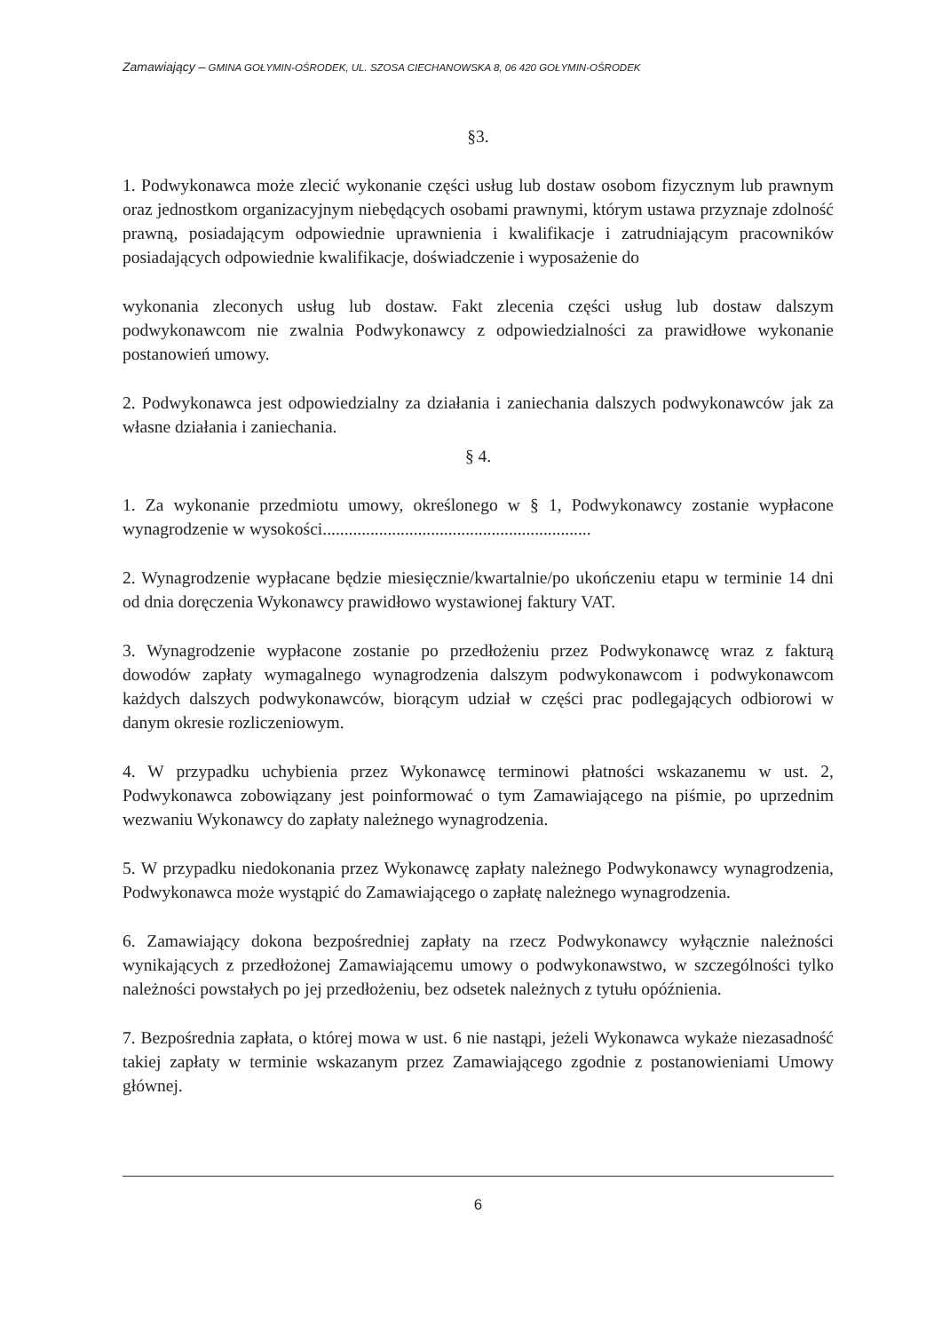Zamawiający – GMINA GOŁYMIN-OŚRODEK, UL. SZOSA CIECHANOWSKA 8, 06 420 GOŁYMIN-OŚRODEK
§3.
1. Podwykonawca może zlecić wykonanie części usług lub dostaw osobom fizycznym lub prawnym oraz jednostkom organizacyjnym niebędących osobami prawnymi, którym ustawa przyznaje zdolność prawną, posiadającym odpowiednie uprawnienia i kwalifikacje i zatrudniającym pracowników posiadających odpowiednie kwalifikacje, doświadczenie i wyposażenie do
wykonania zleconych usług lub dostaw. Fakt zlecenia części usług lub dostaw dalszym podwykonawcom nie zwalnia Podwykonawcy z odpowiedzialności za prawidłowe wykonanie postanowień umowy.
2. Podwykonawca jest odpowiedzialny za działania i zaniechania dalszych podwykonawców jak za własne działania i zaniechania.
§ 4.
1. Za wykonanie przedmiotu umowy, określonego w § 1, Podwykonawcy zostanie wypłacone wynagrodzenie w wysokości..............................................................
2. Wynagrodzenie wypłacane będzie miesięcznie/kwartalnie/po ukończeniu etapu w terminie 14 dni od dnia doręczenia Wykonawcy prawidłowo wystawionej faktury VAT.
3. Wynagrodzenie wypłacone zostanie po przedłożeniu przez Podwykonawcę wraz z fakturą dowodów zapłaty wymagalnego wynagrodzenia dalszym podwykonawcom i podwykonawcom każdych dalszych podwykonawców, biorącym udział w części prac podlegających odbiorowi w danym okresie rozliczeniowym.
4. W przypadku uchybienia przez Wykonawcę terminowi płatności wskazanemu w ust. 2, Podwykonawca zobowiązany jest poinformować o tym Zamawiającego na piśmie, po uprzednim wezwaniu Wykonawcy do zapłaty należnego wynagrodzenia.
5. W przypadku niedokonania przez Wykonawcę zapłaty należnego Podwykonawcy wynagrodzenia, Podwykonawca może wystąpić do Zamawiającego o zapłatę należnego wynagrodzenia.
6. Zamawiający dokona bezpośredniej zapłaty na rzecz Podwykonawcy wyłącznie należności wynikających z przedłożonej Zamawiającemu umowy o podwykonawstwo, w szczególności tylko należności powstałych po jej przedłożeniu, bez odsetek należnych z tytułu opóźnienia.
7. Bezpośrednia zapłata, o której mowa w ust. 6 nie nastąpi, jeżeli Wykonawca wykaże niezasadność takiej zapłaty w terminie wskazanym przez Zamawiającego zgodnie z postanowieniami Umowy głównej.
6